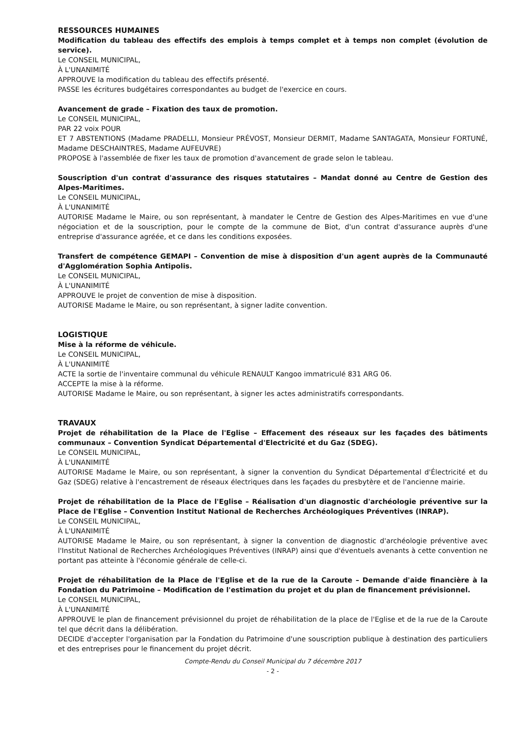RESSOURCES HUMAINES
Modification du tableau des effectifs des emplois à temps complet et à temps non complet (évolution de service).
Le CONSEIL MUNICIPAL,
À L'UNANIMITÉ
APPROUVE la modification du tableau des effectifs présenté.
PASSE les écritures budgétaires correspondantes au budget de l'exercice en cours.
Avancement de grade – Fixation des taux de promotion.
Le CONSEIL MUNICIPAL,
PAR 22 voix POUR
ET 7 ABSTENTIONS (Madame PRADELLI, Monsieur PRÉVOST, Monsieur DERMIT, Madame SANTAGATA, Monsieur FORTUNÉ, Madame DESCHAINTRES, Madame AUFEUVRE)
PROPOSE à l'assemblée de fixer les taux de promotion d'avancement de grade selon le tableau.
Souscription d'un contrat d'assurance des risques statutaires – Mandat donné au Centre de Gestion des Alpes-Maritimes.
Le CONSEIL MUNICIPAL,
À L'UNANIMITÉ
AUTORISE Madame le Maire, ou son représentant, à mandater le Centre de Gestion des Alpes-Maritimes en vue d'une négociation et de la souscription, pour le compte de la commune de Biot, d'un contrat d'assurance auprès d'une entreprise d'assurance agréée, et ce dans les conditions exposées.
Transfert de compétence GEMAPI – Convention de mise à disposition d'un agent auprès de la Communauté d'Agglomération Sophia Antipolis.
Le CONSEIL MUNICIPAL,
À L'UNANIMITÉ
APPROUVE le projet de convention de mise à disposition.
AUTORISE Madame le Maire, ou son représentant, à signer ladite convention.
LOGISTIQUE
Mise à la réforme de véhicule.
Le CONSEIL MUNICIPAL,
À L'UNANIMITÉ
ACTE la sortie de l'inventaire communal du véhicule RENAULT Kangoo immatriculé 831 ARG 06.
ACCEPTE la mise à la réforme.
AUTORISE Madame le Maire, ou son représentant, à signer les actes administratifs correspondants.
TRAVAUX
Projet de réhabilitation de la Place de l'Eglise – Effacement des réseaux sur les façades des bâtiments communaux – Convention Syndicat Départemental d'Electricité et du Gaz (SDEG).
Le CONSEIL MUNICIPAL,
À L'UNANIMITÉ
AUTORISE Madame le Maire, ou son représentant, à signer la convention du Syndicat Départemental d'Électricité et du Gaz (SDEG) relative à l'encastrement de réseaux électriques dans les façades du presbytère et de l'ancienne mairie.
Projet de réhabilitation de la Place de l'Eglise – Réalisation d'un diagnostic d'archéologie préventive sur la Place de l'Eglise – Convention Institut National de Recherches Archéologiques Préventives (INRAP).
Le CONSEIL MUNICIPAL,
À L'UNANIMITÉ
AUTORISE Madame le Maire, ou son représentant, à signer la convention de diagnostic d'archéologie préventive avec l'Institut National de Recherches Archéologiques Préventives (INRAP) ainsi que d'éventuels avenants à cette convention ne portant pas atteinte à l'économie générale de celle-ci.
Projet de réhabilitation de la Place de l'Eglise et de la rue de la Caroute – Demande d'aide financière à la Fondation du Patrimoine – Modification de l'estimation du projet et du plan de financement prévisionnel.
Le CONSEIL MUNICIPAL,
À L'UNANIMITÉ
APPROUVE le plan de financement prévisionnel du projet de réhabilitation de la place de l'Eglise et de la rue de la Caroute tel que décrit dans la délibération.
DECIDE d'accepter l'organisation par la Fondation du Patrimoine d'une souscription publique à destination des particuliers et des entreprises pour le financement du projet décrit.
Compte-Rendu du Conseil Municipal du 7 décembre 2017
- 2 -